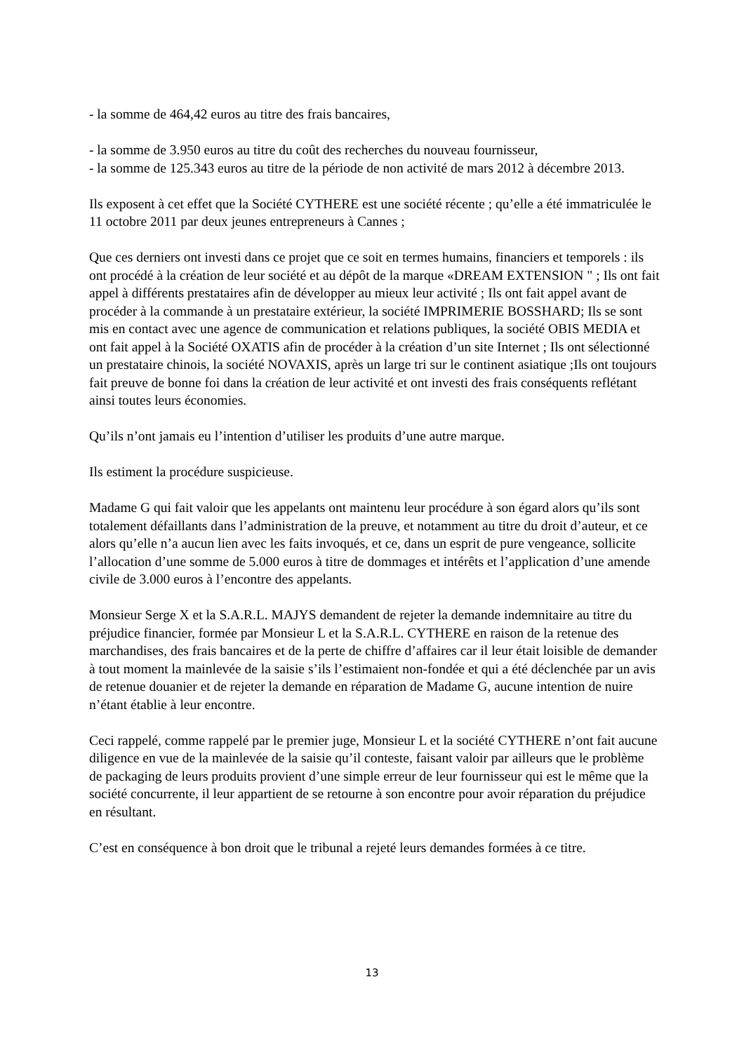- la somme de 464,42 euros au titre des frais bancaires,
- la somme de 3.950 euros au titre du coût des recherches du nouveau fournisseur,
- la somme de 125.343 euros au titre de la période de non activité de mars 2012 à décembre 2013.
Ils exposent à cet effet que la Société CYTHERE est une société récente ; qu’elle a été immatriculée le 11 octobre 2011 par deux jeunes entrepreneurs à Cannes ;
Que ces derniers ont investi dans ce projet que ce soit en termes humains, financiers et temporels : ils ont procédé à la création de leur société et au dépôt de la marque «DREAM EXTENSION " ; Ils ont fait appel à différents prestataires afin de développer au mieux leur activité ; Ils ont fait appel avant de procéder à la commande à un prestataire extérieur, la société IMPRIMERIE BOSSHARD; Ils se sont mis en contact avec une agence de communication et relations publiques, la société OBIS MEDIA et ont fait appel à la Société OXATIS afin de procéder à la création d’un site Internet ; Ils ont sélectionné un prestataire chinois, la société NOVAXIS, après un large tri sur le continent asiatique ;Ils ont toujours fait preuve de bonne foi dans la création de leur activité et ont investi des frais conséquents reflétant ainsi toutes leurs économies.
Qu’ils n’ont jamais eu l’intention d’utiliser les produits d’une autre marque.
Ils estiment la procédure suspicieuse.
Madame G qui fait valoir que les appelants ont maintenu leur procédure à son égard alors qu’ils sont totalement défaillants dans l’administration de la preuve, et notamment au titre du droit d’auteur, et ce alors qu’elle n’a aucun lien avec les faits invoqués, et ce, dans un esprit de pure vengeance, sollicite l’allocation d’une somme de 5.000 euros à titre de dommages et intérêts et l’application d’une amende civile de 3.000 euros à l’encontre des appelants.
Monsieur Serge X et la S.A.R.L. MAJYS demandent de rejeter la demande indemnitaire au titre du préjudice financier, formée par Monsieur L et la S.A.R.L. CYTHERE en raison de la retenue des marchandises, des frais bancaires et de la perte de chiffre d’affaires car il leur était loisible de demander à tout moment la mainlevée de la saisie s’ils l’estimaient non-fondée et qui a été déclenchée par un avis de retenue douanier et de rejeter la demande en réparation de Madame G, aucune intention de nuire n’étant établie à leur encontre.
Ceci rappelé, comme rappelé par le premier juge, Monsieur L et la société CYTHERE n’ont fait aucune diligence en vue de la mainlevée de la saisie qu’il conteste, faisant valoir par ailleurs que le problème de packaging de leurs produits provient d’une simple erreur de leur fournisseur qui est le même que la société concurrente, il leur appartient de se retourne à son encontre pour avoir réparation du préjudice en résultant.
C’est en conséquence à bon droit que le tribunal a rejeté leurs demandes formées à ce titre.
13